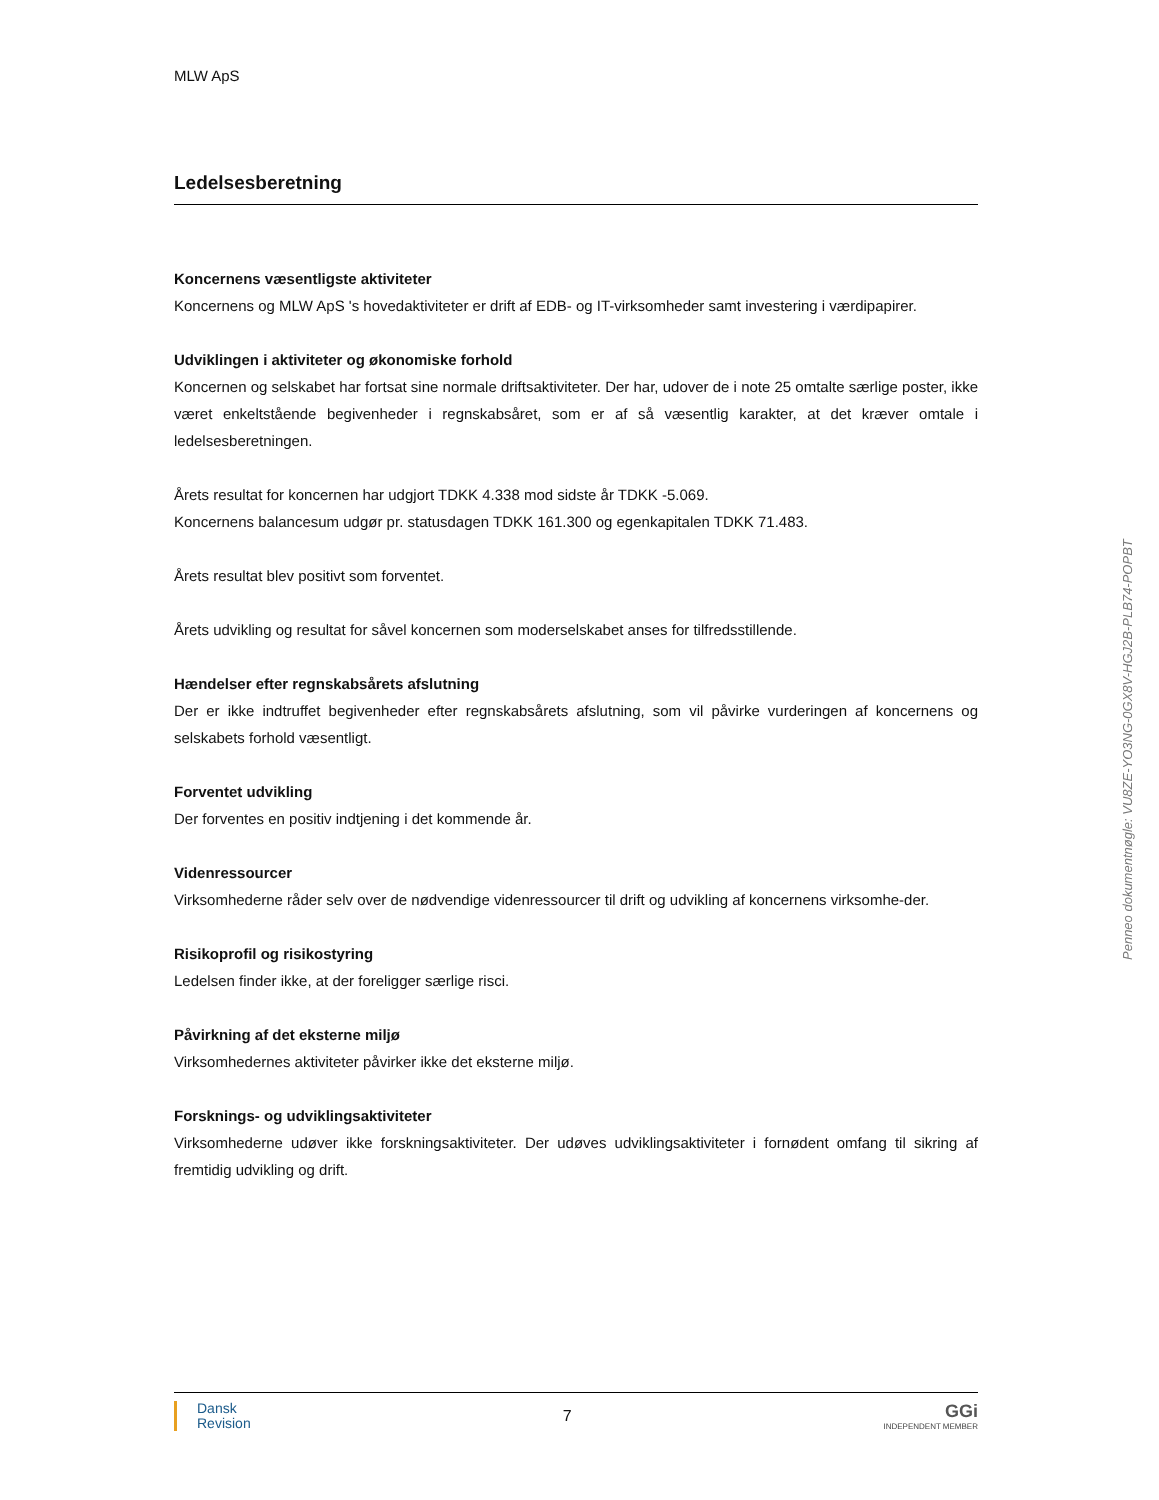MLW ApS
Ledelsesberetning
Koncernens væsentligste aktiviteter
Koncernens og MLW ApS 's hovedaktiviteter er drift af EDB- og IT-virksomheder samt investering i værdipapirer.
Udviklingen i aktiviteter og økonomiske forhold
Koncernen og selskabet har fortsat sine normale driftsaktiviteter. Der har, udover de i note 25 omtalte særlige poster, ikke været enkeltstående begivenheder i regnskabsåret, som er af så væsentlig karakter, at det kræver omtale i ledelsesberetningen.
Årets resultat for koncernen har udgjort TDKK 4.338 mod sidste år TDKK -5.069.
Koncernens balancesum udgør pr. statusdagen TDKK 161.300 og egenkapitalen TDKK 71.483.
Årets resultat blev positivt som forventet.
Årets udvikling og resultat for såvel koncernen som moderselskabet anses for tilfredsstillende.
Hændelser efter regnskabsårets afslutning
Der er ikke indtruffet begivenheder efter regnskabsårets afslutning, som vil påvirke vurderingen af koncernens og selskabets forhold væsentligt.
Forventet udvikling
Der forventes en positiv indtjening i det kommende år.
Videnressourcer
Virksomhederne råder selv over de nødvendige videnressourcer til drift og udvikling af koncernens virksomhe-der.
Risikoprofil og risikostyring
Ledelsen finder ikke, at der foreligger særlige risci.
Påvirkning af det eksterne miljø
Virksomhedernes aktiviteter påvirker ikke det eksterne miljø.
Forsknings- og udviklingsaktiviteter
Virksomhederne udøver ikke forskningsaktiviteter. Der udøves udviklingsaktiviteter i fornødent omfang til sikring af fremtidig udvikling og drift.
Penneo dokumentnøgle: VU8ZE-YO3NG-0GX8V-HGJ2B-PLB74-POPBT
Dansk
Revision
7
GGi
INDEPENDENT MEMBER